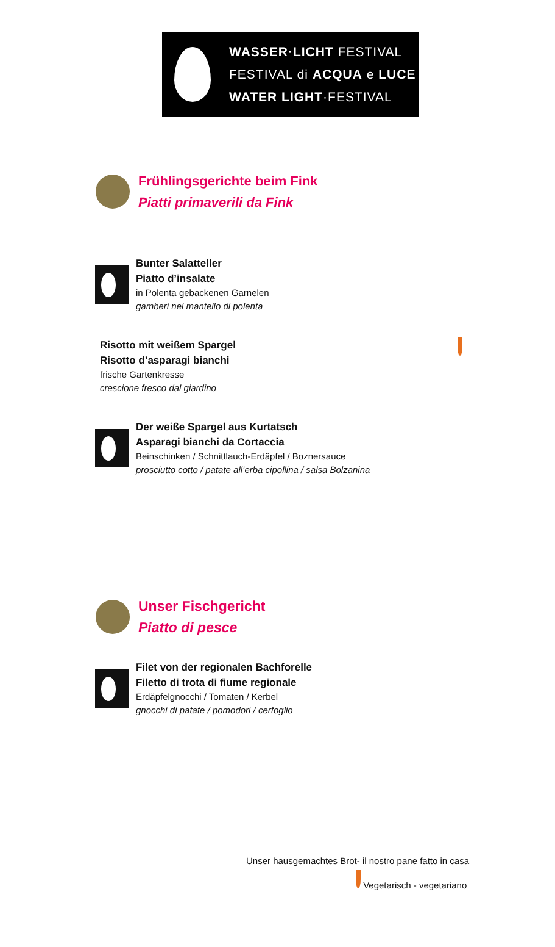WASSER·LICHT FESTIVAL
FESTIVAL di ACQUA e LUCE
WATER LIGHT·FESTIVAL
Frühlingsgerichte beim Fink
Piatti primaverili da Fink
Bunter Salatteller
Piatto d’insalate
in Polenta gebackenen Garnelen
gamberi nel mantello di polenta
Risotto mit weißem Spargel
Risotto d’asparagi bianchi
frische Gartenkresse
crescione fresco dal giardino
Der weiße Spargel aus Kurtatsch
Asparagi bianchi da Cortaccia
Beinschinken / Schnittlauch-Erdäpfel / Boznersauce
prosciutto cotto / patate all’erba cipollina / salsa Bolzanina
Unser Fischgericht
Piatto di pesce
Filet von der regionalen Bachforelle
Filetto di trota di fiume regionale
Erdäpfelgnocchi / Tomaten / Kerbel
gnocchi di patate / pomodori / cerfoglio
Unser hausgemachtes Brot- il nostro pane fatto in casa
Vegetarisch - vegetariano